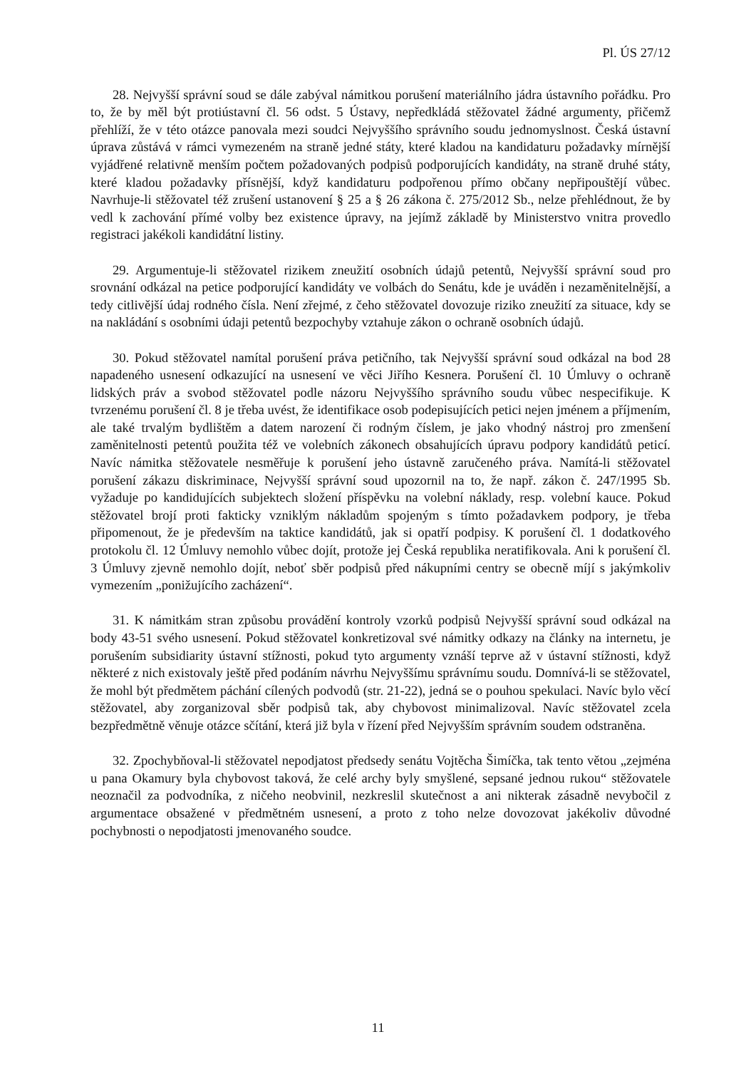Pl. ÚS 27/12
28. Nejvyšší správní soud se dále zabýval námitkou porušení materiálního jádra ústavního pořádku. Pro to, že by měl být protiústavní čl. 56 odst. 5 Ústavy, nepředkládá stěžovatel žádné argumenty, přičemž přehlíží, že v této otázce panovala mezi soudci Nejvyššího správního soudu jednomyslnost. Česká ústavní úprava zůstává v rámci vymezeném na straně jedné státy, které kladou na kandidaturu požadavky mírnější vyjádřené relativně menším počtem požadovaných podpisů podporujících kandidáty, na straně druhé státy, které kladou požadavky přísnější, když kandidaturu podpořenou přímo občany nepřipouštějí vůbec. Navrhuje-li stěžovatel též zrušení ustanovení § 25 a § 26 zákona č. 275/2012 Sb., nelze přehlédnout, že by vedl k zachování přímé volby bez existence úpravy, na jejímž základě by Ministerstvo vnitra provedlo registraci jakékoli kandidátní listiny.
29. Argumentuje-li stěžovatel rizikem zneužití osobních údajů petentů, Nejvyšší správní soud pro srovnání odkázal na petice podporující kandidáty ve volbách do Senátu, kde je uváděn i nezaměnitelnější, a tedy citlivější údaj rodného čísla. Není zřejmé, z čeho stěžovatel dovozuje riziko zneužití za situace, kdy se na nakládání s osobními údaji petentů bezpochyby vztahuje zákon o ochraně osobních údajů.
30. Pokud stěžovatel namítal porušení práva petičního, tak Nejvyšší správní soud odkázal na bod 28 napadeného usnesení odkazující na usnesení ve věci Jiřího Kesnera. Porušení čl. 10 Úmluvy o ochraně lidských práv a svobod stěžovatel podle názoru Nejvyššího správního soudu vůbec nespecifikuje. K tvrzenému porušení čl. 8 je třeba uvést, že identifikace osob podepisujících petici nejen jménem a příjmením, ale také trvalým bydlištěm a datem narození či rodným číslem, je jako vhodný nástroj pro zmenšení zaměnitelnosti petentů použita též ve volebních zákonech obsahujících úpravu podpory kandidátů peticí. Navíc námitka stěžovatele nesměřuje k porušení jeho ústavně zaručeného práva. Namítá-li stěžovatel porušení zákazu diskriminace, Nejvyšší správní soud upozornil na to, že např. zákon č. 247/1995 Sb. vyžaduje po kandidujících subjektech složení příspěvku na volební náklady, resp. volební kauce. Pokud stěžovatel brojí proti fakticky vzniklým nákladům spojeným s tímto požadavkem podpory, je třeba připomenout, že je především na taktice kandidátů, jak si opatří podpisy. K porušení čl. 1 dodatkového protokolu čl. 12 Úmluvy nemohlo vůbec dojít, protože jej Česká republika neratifikovala. Ani k porušení čl. 3 Úmluvy zjevně nemohlo dojít, neboť sběr podpisů před nákupními centry se obecně míjí s jakýmkoliv vymezením „ponižujícího zacházení“.
31. K námitkám stran způsobu provádění kontroly vzorků podpisů Nejvyšší správní soud odkázal na body 43-51 svého usnesení. Pokud stěžovatel konkretizoval své námitky odkazy na články na internetu, je porušením subsidiarity ústavní stížnosti, pokud tyto argumenty vznáší teprve až v ústavní stížnosti, když některé z nich existovaly ještě před podáním návrhu Nejvyššímu správnímu soudu. Domnívá-li se stěžovatel, že mohl být předmětem páchání cílených podvodů (str. 21-22), jedná se o pouhou spekulaci. Navíc bylo věcí stěžovatel, aby zorganizoval sběr podpisů tak, aby chybovost minimalizoval. Navíc stěžovatel zcela bezpředmětně věnuje otázce sčítání, která již byla v řízení před Nejvyšším správním soudem odstraněna.
32. Zpochybňoval-li stěžovatel nepodjatost předsedy senátu Vojtěcha Šimíčka, tak tento větou „zejména u pana Okamury byla chybovost taková, že celé archy byly smyšlené, sepsané jednou rukou“ stěžovatele neoznačil za podvodníka, z ničeho neobvinil, nezkreslil skutečnost a ani nikterak zásadně nevybočil z argumentace obsažené v předmětném usnesení, a proto z toho nelze dovozovat jakékoliv důvodné pochybnosti o nepodjatosti jmenovaného soudce.
11